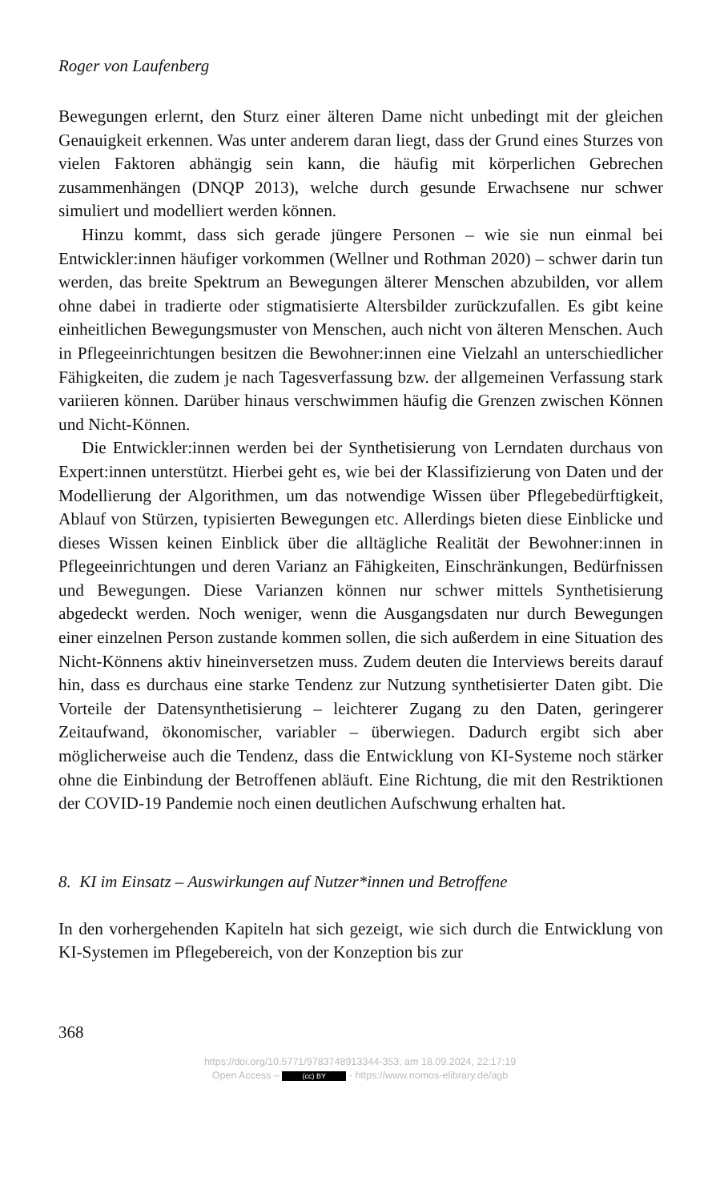Roger von Laufenberg
Bewegungen erlernt, den Sturz einer älteren Dame nicht unbedingt mit der gleichen Genauigkeit erkennen. Was unter anderem daran liegt, dass der Grund eines Sturzes von vielen Faktoren abhängig sein kann, die häufig mit körperlichen Gebrechen zusammenhängen (DNQP 2013), welche durch gesunde Erwachsene nur schwer simuliert und modelliert werden können.
Hinzu kommt, dass sich gerade jüngere Personen – wie sie nun einmal bei Entwickler:innen häufiger vorkommen (Wellner und Rothman 2020) – schwer darin tun werden, das breite Spektrum an Bewegungen älterer Menschen abzubilden, vor allem ohne dabei in tradierte oder stigmatisierte Altersbilder zurückzufallen. Es gibt keine einheitlichen Bewegungsmuster von Menschen, auch nicht von älteren Menschen. Auch in Pflegeeinrichtungen besitzen die Bewohner:innen eine Vielzahl an unterschiedlicher Fähigkeiten, die zudem je nach Tagesverfassung bzw. der allgemeinen Verfassung stark variieren können. Darüber hinaus verschwimmen häufig die Grenzen zwischen Können und Nicht-Können.
Die Entwickler:innen werden bei der Synthetisierung von Lerndaten durchaus von Expert:innen unterstützt. Hierbei geht es, wie bei der Klassifizierung von Daten und der Modellierung der Algorithmen, um das notwendige Wissen über Pflegebedürftigkeit, Ablauf von Stürzen, typisierten Bewegungen etc. Allerdings bieten diese Einblicke und dieses Wissen keinen Einblick über die alltägliche Realität der Bewohner:innen in Pflegeeinrichtungen und deren Varianz an Fähigkeiten, Einschränkungen, Bedürfnissen und Bewegungen. Diese Varianzen können nur schwer mittels Synthetisierung abgedeckt werden. Noch weniger, wenn die Ausgangsdaten nur durch Bewegungen einer einzelnen Person zustande kommen sollen, die sich außerdem in eine Situation des Nicht-Könnens aktiv hineinversetzen muss. Zudem deuten die Interviews bereits darauf hin, dass es durchaus eine starke Tendenz zur Nutzung synthetisierter Daten gibt. Die Vorteile der Datensynthetisierung – leichterer Zugang zu den Daten, geringerer Zeitaufwand, ökonomischer, variabler – überwiegen. Dadurch ergibt sich aber möglicherweise auch die Tendenz, dass die Entwicklung von KI-Systeme noch stärker ohne die Einbindung der Betroffenen abläuft. Eine Richtung, die mit den Restriktionen der COVID-19 Pandemie noch einen deutlichen Aufschwung erhalten hat.
8. KI im Einsatz – Auswirkungen auf Nutzer*innen und Betroffene
In den vorhergehenden Kapiteln hat sich gezeigt, wie sich durch die Entwicklung von KI-Systemen im Pflegebereich, von der Konzeption bis zur
368
https://doi.org/10.5771/9783748913344-353, am 18.09.2024, 22:17:19
Open Access – (cc) BY - https://www.nomos-elibrary.de/agb